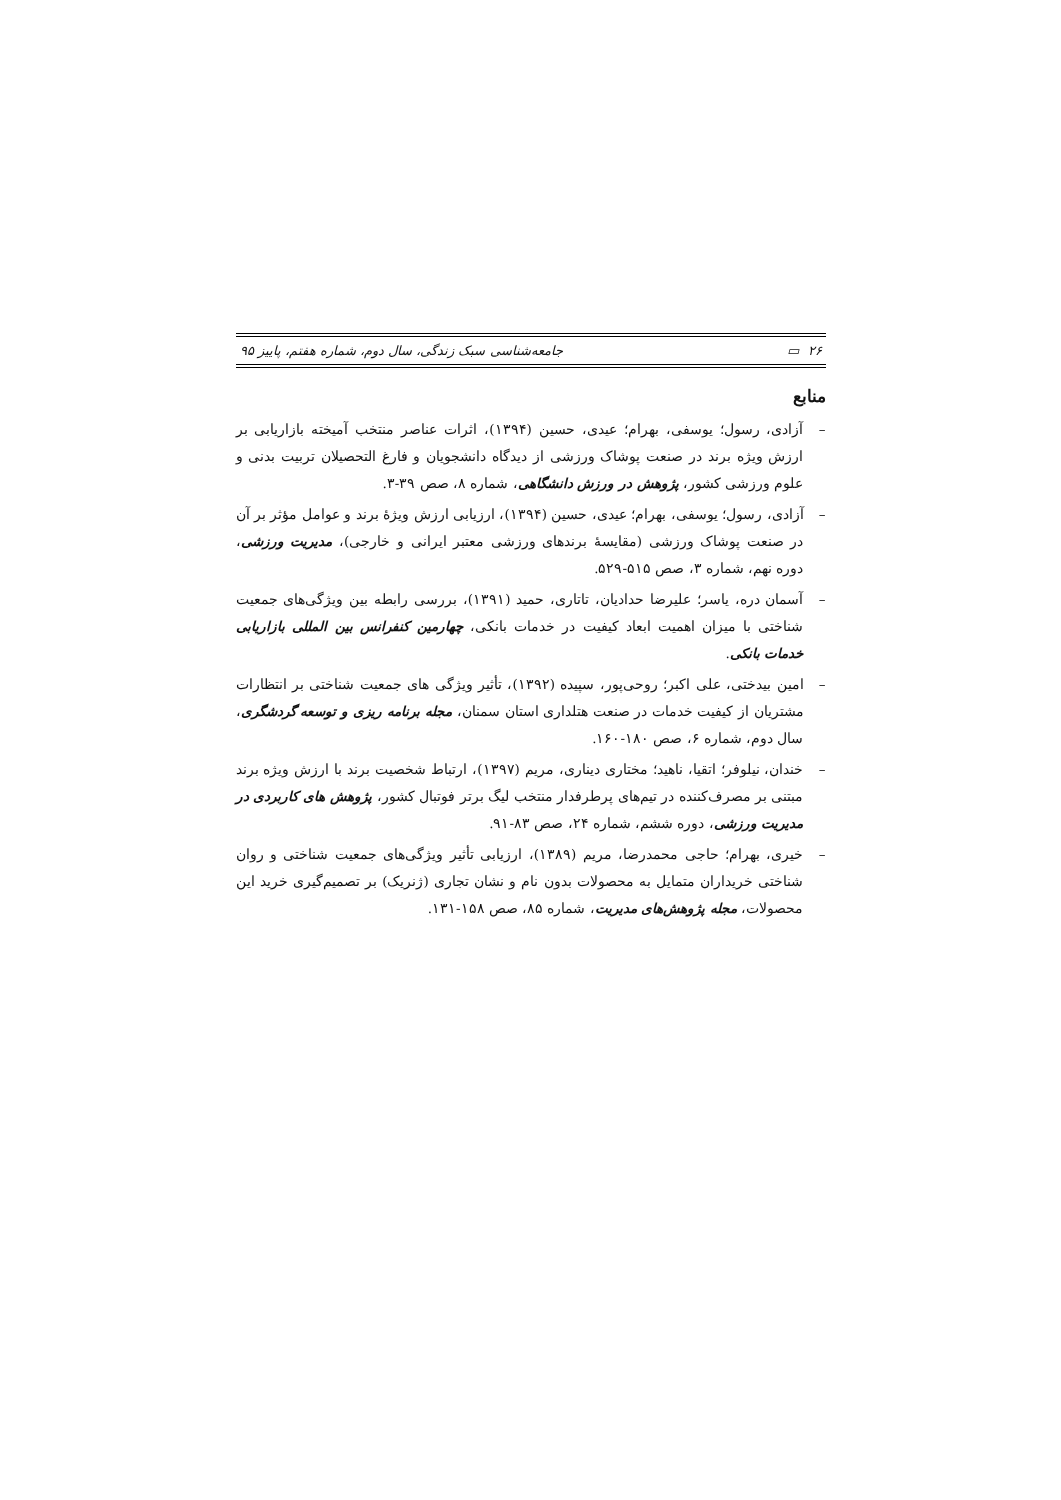٢۶ ▭ جامعه‌شناسی سبک زندگی، سال دوم، شماره هفتم، پاییز ۹۵
منابع
– آزادی، رسول؛ یوسفی، بهرام؛ عیدی، حسین (۱۳۹۴)، اثرات عناصر منتخب آمیخته بازاریابی بر ارزش ویژه برند در صنعت پوشاک ورزشی از دیدگاه دانشجویان و فارغ التحصیلان تربیت بدنی و علوم ورزشی کشور، پژوهش در ورزش دانشگاهی، شماره ۸، صص ۳۹-۳.
– آزادی، رسول؛ یوسفی، بهرام؛ عیدی، حسین (۱۳۹۴)، ارزیابی ارزش ویژۀ برند و عوامل مؤثر بر آن در صنعت پوشاک ورزشی (مقایسۀ برندهای ورزشی معتبر ایرانی و خارجی)، مدیریت ورزشی، دوره نهم، شماره ۳، صص ۵۱۵-۵۲۹.
– آسمان دره، یاسر؛ علیرضا حدادیان، تاتاری، حمید (۱۳۹۱)، بررسی رابطه بین ویژگی‌های جمعیت شناختی با میزان اهمیت ابعاد کیفیت در خدمات بانکی، چهارمین کنفرانس بین المللی بازاریابی خدمات بانکی.
– امین بیدختی، علی اکبر؛ روحی‌پور، سپیده (۱۳۹۲)، تأثیر ویژگی های جمعیت شناختی بر انتظارات مشتریان از کیفیت خدمات در صنعت هتلداری استان سمنان، مجله برنامه ریزی و توسعه گردشگری، سال دوم، شماره ۶، صص ۱۸۰-۱۶۰.
– خندان، نیلوفر؛ اتقیا، ناهید؛ مختاری دیناری، مریم (۱۳۹۷)، ارتباط شخصیت برند با ارزش ویژه برند مبتنی بر مصرف‌کننده در تیم‌های پرطرفدار منتخب لیگ برتر فوتبال کشور، پژوهش های کاربردی در مدیریت ورزشی، دوره ششم، شماره ۲۴، صص ۸۳-۹۱.
– خیری، بهرام؛ حاجی محمدرضا، مریم (۱۳۸۹)، ارزیابی تأثیر ویژگی‌های جمعیت شناختی و روان شناختی خریداران متمایل به محصولات بدون نام و نشان تجاری (ژنریک) بر تصمیم‌گیری خرید این محصولات، مجله پژوهش‌های مدیریت، شماره ۸۵، صص ۱۵۸-۱۳۱.